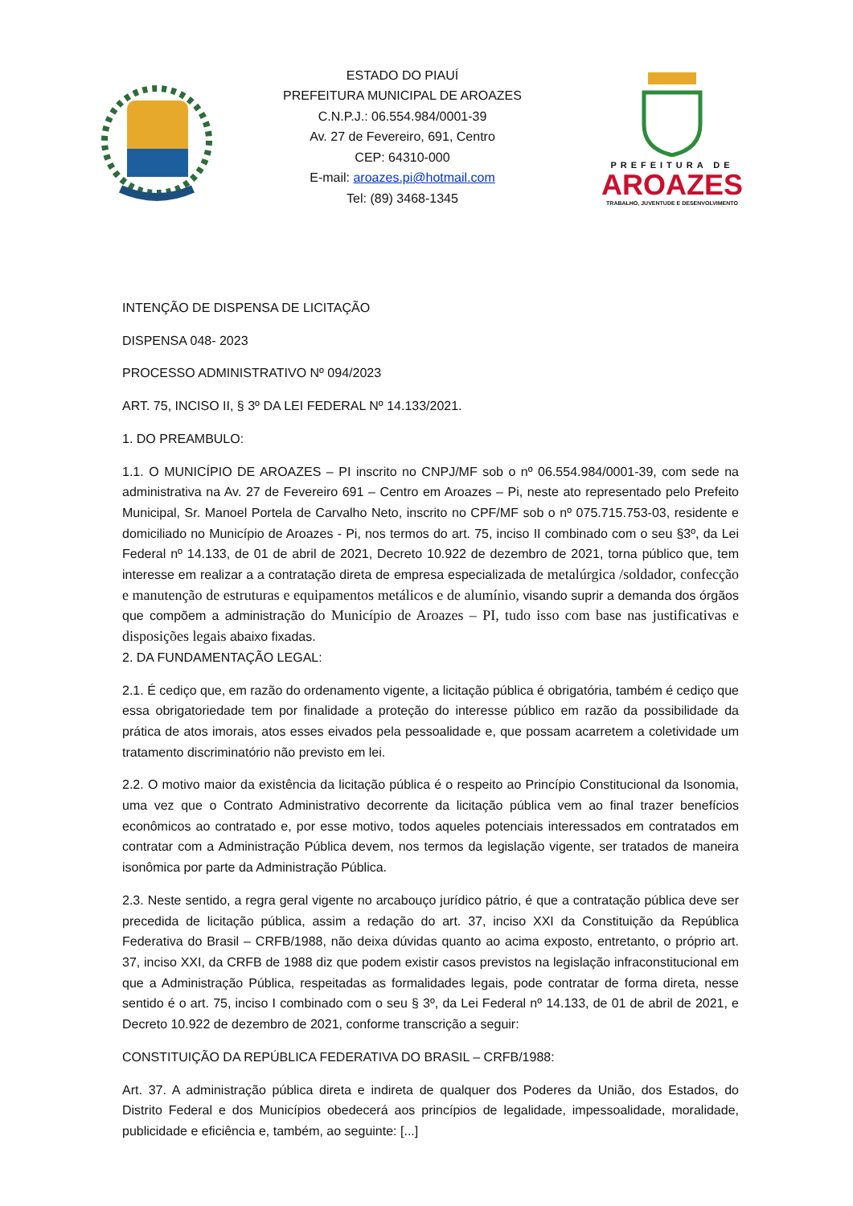ESTADO DO PIAUÍ
PREFEITURA MUNICIPAL DE AROAZES
C.N.P.J.: 06.554.984/0001-39
Av. 27 de Fevereiro, 691, Centro
CEP: 64310-000
E-mail: aroazes.pi@hotmail.com
Tel: (89) 3468-1345
PREFEITURA DE
AROAZES
TRABALHO, JUVENTUDE E DESENVOLVIMENTO
INTENÇÃO DE DISPENSA DE LICITAÇÃO
DISPENSA 048- 2023
PROCESSO ADMINISTRATIVO Nº 094/2023
ART. 75, INCISO II, § 3º DA LEI FEDERAL Nº 14.133/2021.
1. DO PREAMBULO:
1.1. O MUNICÍPIO DE AROAZES – PI inscrito no CNPJ/MF sob o nº 06.554.984/0001-39, com sede na administrativa na Av. 27 de Fevereiro 691 – Centro em Aroazes – Pi, neste ato representado pelo Prefeito Municipal, Sr. Manoel Portela de Carvalho Neto, inscrito no CPF/MF sob o nº 075.715.753-03, residente e domiciliado no Município de Aroazes - Pi, nos termos do art. 75, inciso II combinado com o seu §3º, da Lei Federal nº 14.133, de 01 de abril de 2021, Decreto 10.922 de dezembro de 2021, torna público que, tem interesse em realizar a a contratação direta de empresa especializada de metalúrgica /soldador, confecção e manutenção de estruturas e equipamentos metálicos e de alumínio, visando suprir a demanda dos órgãos que compõem a administração do Município de Aroazes – PI, tudo isso com base nas justificativas e disposições legais abaixo fixadas.
2. DA FUNDAMENTAÇÃO LEGAL:
2.1. É cediço que, em razão do ordenamento vigente, a licitação pública é obrigatória, também é cediço que essa obrigatoriedade tem por finalidade a proteção do interesse público em razão da possibilidade da prática de atos imorais, atos esses eivados pela pessoalidade e, que possam acarretem a coletividade um tratamento discriminatório não previsto em lei.
2.2. O motivo maior da existência da licitação pública é o respeito ao Princípio Constitucional da Isonomia, uma vez que o Contrato Administrativo decorrente da licitação pública vem ao final trazer benefícios econômicos ao contratado e, por esse motivo, todos aqueles potenciais interessados em contratados em contratar com a Administração Pública devem, nos termos da legislação vigente, ser tratados de maneira isonômica por parte da Administração Pública.
2.3. Neste sentido, a regra geral vigente no arcabouço jurídico pátrio, é que a contratação pública deve ser precedida de licitação pública, assim a redação do art. 37, inciso XXI da Constituição da República Federativa do Brasil – CRFB/1988, não deixa dúvidas quanto ao acima exposto, entretanto, o próprio art. 37, inciso XXI, da CRFB de 1988 diz que podem existir casos previstos na legislação infraconstitucional em que a Administração Pública, respeitadas as formalidades legais, pode contratar de forma direta, nesse sentido é o art. 75, inciso I combinado com o seu § 3º, da Lei Federal nº 14.133, de 01 de abril de 2021, e Decreto 10.922 de dezembro de 2021, conforme transcrição a seguir:
CONSTITUIÇÃO DA REPÚBLICA FEDERATIVA DO BRASIL – CRFB/1988:
Art. 37. A administração pública direta e indireta de qualquer dos Poderes da União, dos Estados, do Distrito Federal e dos Municípios obedecerá aos princípios de legalidade, impessoalidade, moralidade, publicidade e eficiência e, também, ao seguinte: [...]